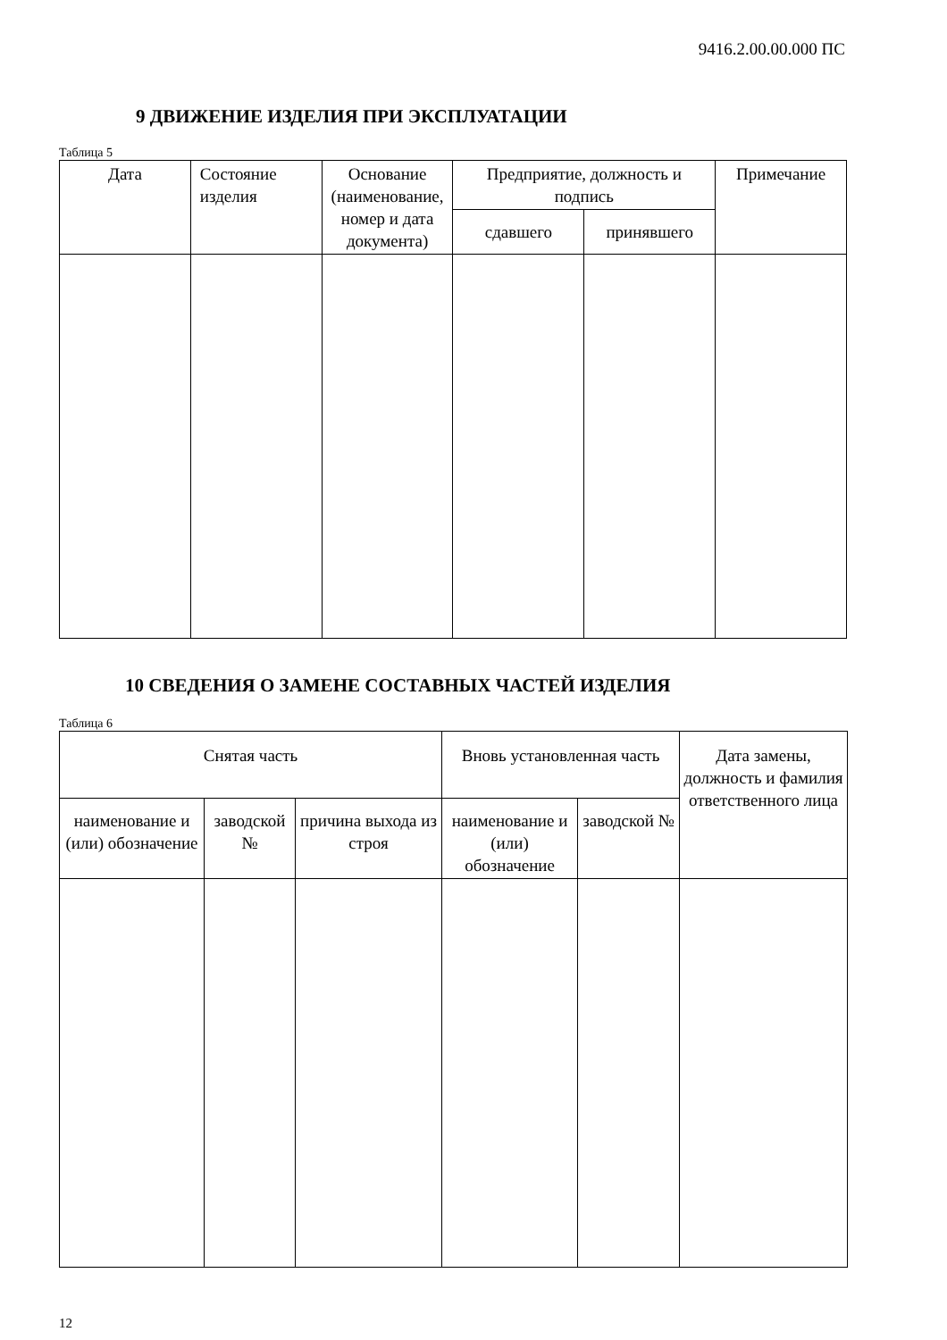9416.2.00.00.000 ПС
9 ДВИЖЕНИЕ ИЗДЕЛИЯ ПРИ ЭКСПЛУАТАЦИИ
Таблица 5
| Дата | Состояние изделия | Основание (наименование, номер и дата документа) | Предприятие, должность и подпись | | Примечание |
| --- | --- | --- | --- | --- | --- |
| | | | сдавшего | принявшего | |
10 СВЕДЕНИЯ О ЗАМЕНЕ СОСТАВНЫХ ЧАСТЕЙ ИЗДЕЛИЯ
Таблица 6
| Снятая часть | | | Вновь установленная часть | | Дата замены, должность и фамилия ответственного лица |
| --- | --- | --- | --- | --- | --- |
| наименование и (или) обозначение | заводской № | причина выхода из строя | наименование и (или) обозначение | заводской № | |
12